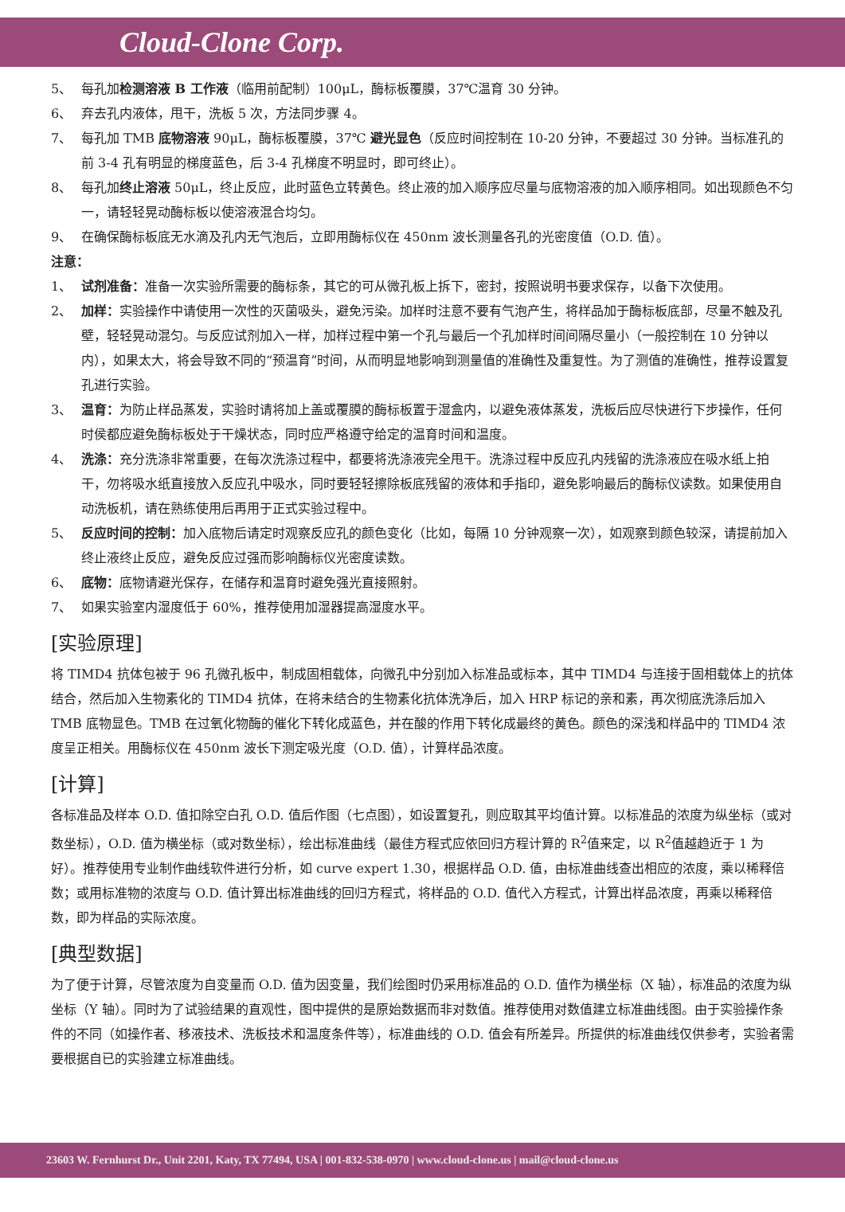Cloud-Clone Corp.
5、 每孔加检测溶液 B 工作液（临用前配制）100μL，酶标板覆膜，37℃温育 30 分钟。
6、 弃去孔内液体，甩干，洗板 5 次，方法同步骤 4。
7、 每孔加 TMB 底物溶液 90μL，酶标板覆膜，37℃ 避光显色（反应时间控制在 10-20 分钟，不要超过 30 分钟。当标准孔的前 3-4 孔有明显的梯度蓝色，后 3-4 孔梯度不明显时，即可终止）。
8、 每孔加终止溶液 50μL，终止反应，此时蓝色立转黄色。终止液的加入顺序应尽量与底物溶液的加入顺序相同。如出现颜色不匀一，请轻轻晃动酶标板以使溶液混合均匀。
9、 在确保酶标板底无水滴及孔内无气泡后，立即用酶标仪在 450nm 波长测量各孔的光密度值（O.D. 值）。
注意：
1、 试剂准备：准备一次实验所需要的酶标条，其它的可从微孔板上拆下，密封，按照说明书要求保存，以备下次使用。
2、 加样：实验操作中请使用一次性的灭菌吸头，避免污染。加样时注意不要有气泡产生，将样品加于酶标板底部，尽量不触及孔壁，轻轻晃动混匀。与反应试剂加入一样，加样过程中第一个孔与最后一个孔加样时间间隔尽量小（一般控制在 10 分钟以内），如果太大，将会导致不同的“预温育”时间，从而明显地影响到测量值的准确性及重复性。为了测值的准确性，推荐设置复孔进行实验。
3、 温育：为防止样品蒸发，实验时请将加上盖或覆膜的酶标板置于湿盒内，以避免液体蒸发，洗板后应尽快进行下步操作，任何时侯都应避免酶标板处于干燥状态，同时应严格遵守给定的温育时间和温度。
4、 洗涤：充分洗涤非常重要，在每次洗涤过程中，都要将洗涤液完全甩干。洗涤过程中反应孔内残留的洗涤液应在吸水纸上拍干，勿将吸水纸直接放入反应孔中吸水，同时要轻轻擦除板底残留的液体和手指印，避免影响最后的酶标仪读数。如果使用自动洗板机，请在熟练使用后再用于正式实验过程中。
5、 反应时间的控制：加入底物后请定时观察反应孔的颜色变化（比如，每隔 10 分钟观察一次），如观察到颜色较深，请提前加入终止液终止反应，避免反应过强而影响酶标仪光密度读数。
6、 底物：底物请避光保存，在储存和温育时避免强光直接照射。
7、 如果实验室内湿度低于 60%，推荐使用加湿器提高湿度水平。
[实验原理]
将 TIMD4 抗体包被于 96 孔微孔板中，制成固相载体，向微孔中分别加入标准品或标本，其中 TIMD4 与连接于固相载体上的抗体结合，然后加入生物素化的 TIMD4 抗体，在将未结合的生物素化抗体洗净后，加入 HRP 标记的亲和素，再次彻底洗涤后加入 TMB 底物显色。TMB 在过氧化物酶的催化下转化成蓝色，并在酸的作用下转化成最终的黄色。颜色的深浅和样品中的 TIMD4 浓度呈正相关。用酶标仪在 450nm 波长下测定吸光度（O.D. 值），计算样品浓度。
[计算]
各标准品及样本 O.D. 值扣除空白孔 O.D. 值后作图（七点图），如设置复孔，则应取其平均值计算。以标准品的浓度为纵坐标（或对数坐标），O.D. 值为横坐标（或对数坐标），绘出标准曲线（最佳方程式应依回归方程计算的 R<sup>2</sup>值来定，以 R<sup>2</sup>值越趋近于 1 为好）。推荐使用专业制作曲线软件进行分析，如 curve expert 1.30，根据样品 O.D. 值，由标准曲线查出相应的浓度，乘以稀释倍数；或用标准物的浓度与 O.D. 值计算出标准曲线的回归方程式，将样品的 O.D. 值代入方程式，计算出样品浓度，再乘以稀释倍数，即为样品的实际浓度。
[典型数据]
为了便于计算，尽管浓度为自变量而 O.D. 值为因变量，我们绘图时仍采用标准品的 O.D. 值作为横坐标（X 轴），标准品的浓度为纵坐标（Y 轴）。同时为了试验结果的直观性，图中提供的是原始数据而非对数值。推荐使用对数值建立标准曲线图。由于实验操作条件的不同（如操作者、移液技术、洗板技术和温度条件等），标准曲线的 O.D. 值会有所差异。所提供的标准曲线仅供参考，实验者需要根据自已的实验建立标准曲线。
23603 W. Fernhurst Dr., Unit 2201, Katy, TX 77494, USA | 001-832-538-0970 | www.cloud-clone.us | mail@cloud-clone.us